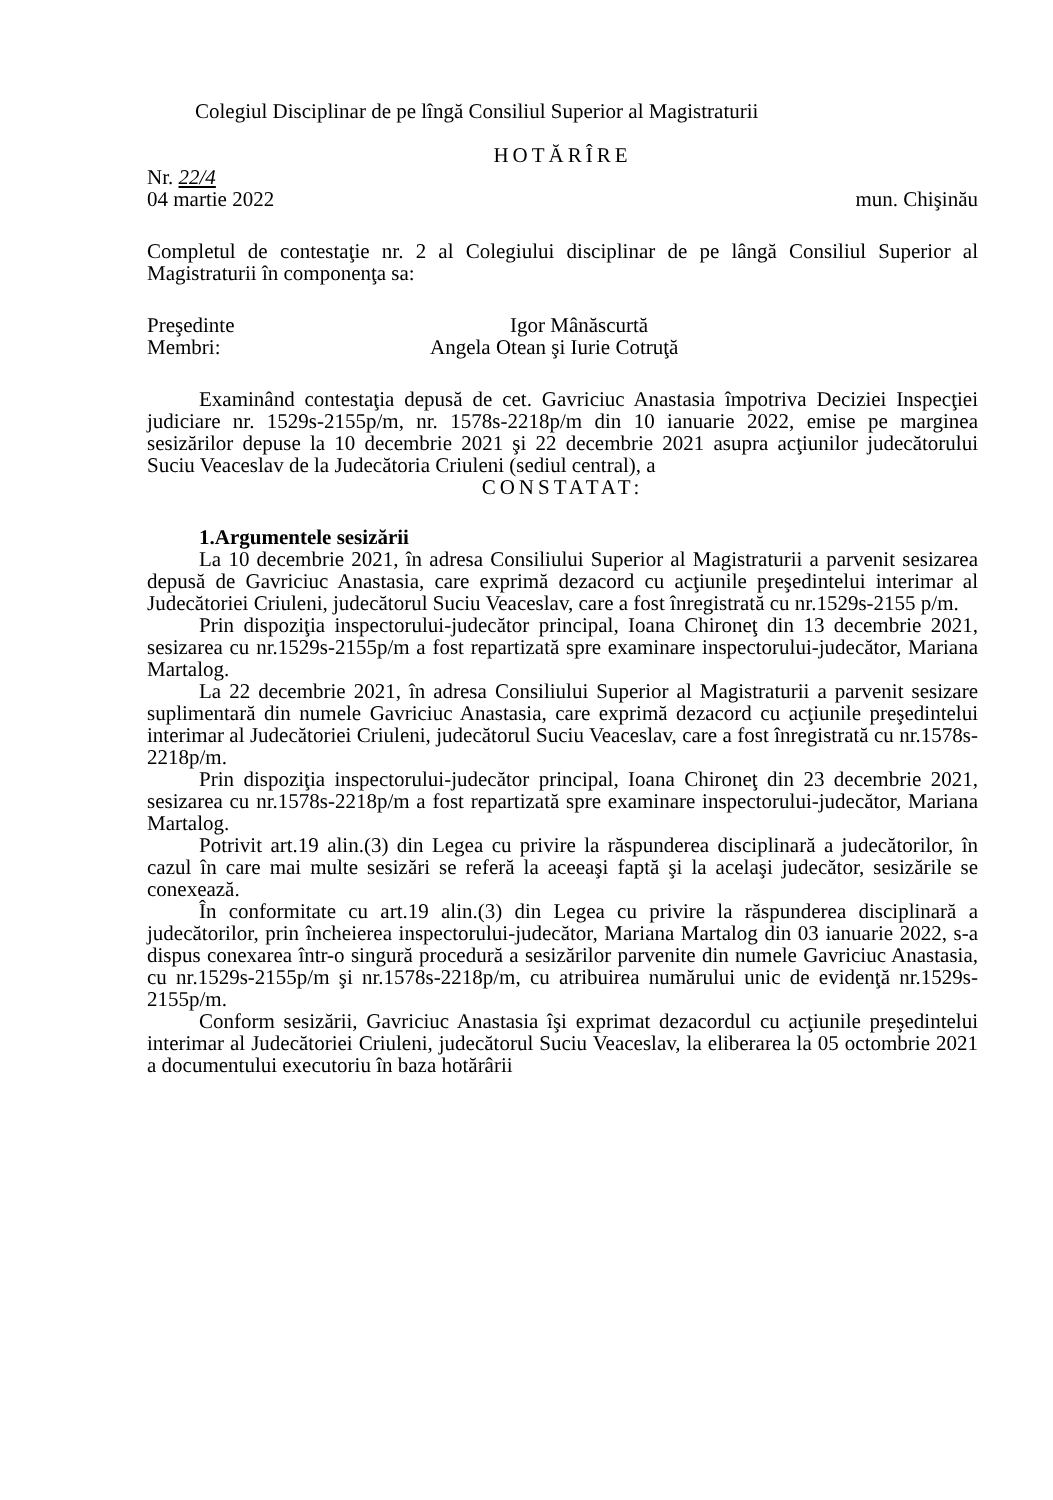Colegiul Disciplinar de pe lîngă Consiliul Superior al Magistraturii
HOTĂRÎRE
Nr. 22/4
04 martie 2022 mun. Chişinău
Completul de contestaţie nr. 2 al Colegiului disciplinar de pe lângă Consiliul Superior al Magistraturii în componenţa sa:
Preşedinte Igor Mânăscurtă
Membri: Angela Otean şi Iurie Cotruţă
Examinând contestaţia depusă de cet. Gavriciuc Anastasia împotriva Deciziei Inspecţiei judiciare nr. 1529s-2155p/m, nr. 1578s-2218p/m din 10 ianuarie 2022, emise pe marginea sesizărilor depuse la 10 decembrie 2021 şi 22 decembrie 2021 asupra acţiunilor judecătorului Suciu Veaceslav de la Judecătoria Criuleni (sediul central), a
CONSTATAT:
1.Argumentele sesizării
La 10 decembrie 2021, în adresa Consiliului Superior al Magistraturii a parvenit sesizarea depusă de Gavriciuc Anastasia, care exprimă dezacord cu acţiunile preşedintelui interimar al Judecătoriei Criuleni, judecătorul Suciu Veaceslav, care a fost înregistrată cu nr.1529s-2155 p/m.
Prin dispoziţia inspectorului-judecător principal, Ioana Chironeţ din 13 decembrie 2021, sesizarea cu nr.1529s-2155p/m a fost repartizată spre examinare inspectorului-judecător, Mariana Martalog.
La 22 decembrie 2021, în adresa Consiliului Superior al Magistraturii a parvenit sesizare suplimentară din numele Gavriciuc Anastasia, care exprimă dezacord cu acţiunile preşedintelui interimar al Judecătoriei Criuleni, judecătorul Suciu Veaceslav, care a fost înregistrată cu nr.1578s-2218p/m.
Prin dispoziţia inspectorului-judecător principal, Ioana Chironeţ din 23 decembrie 2021, sesizarea cu nr.1578s-2218p/m a fost repartizată spre examinare inspectorului-judecător, Mariana Martalog.
Potrivit art.19 alin.(3) din Legea cu privire la răspunderea disciplinară a judecătorilor, în cazul în care mai multe sesizări se referă la aceeaşi faptă şi la acelaşi judecător, sesizările se conexează.
În conformitate cu art.19 alin.(3) din Legea cu privire la răspunderea disciplinară a judecătorilor, prin încheierea inspectorului-judecător, Mariana Martalog din 03 ianuarie 2022, s-a dispus conexarea într-o singură procedură a sesizărilor parvenite din numele Gavriciuc Anastasia, cu nr.1529s-2155p/m şi nr.1578s-2218p/m, cu atribuirea numărului unic de evidenţă nr.1529s-2155p/m.
Conform sesizării, Gavriciuc Anastasia îşi exprimat dezacordul cu acţiunile preşedintelui interimar al Judecătoriei Criuleni, judecătorul Suciu Veaceslav, la eliberarea la 05 octombrie 2021 a documentului executoriu în baza hotărârii